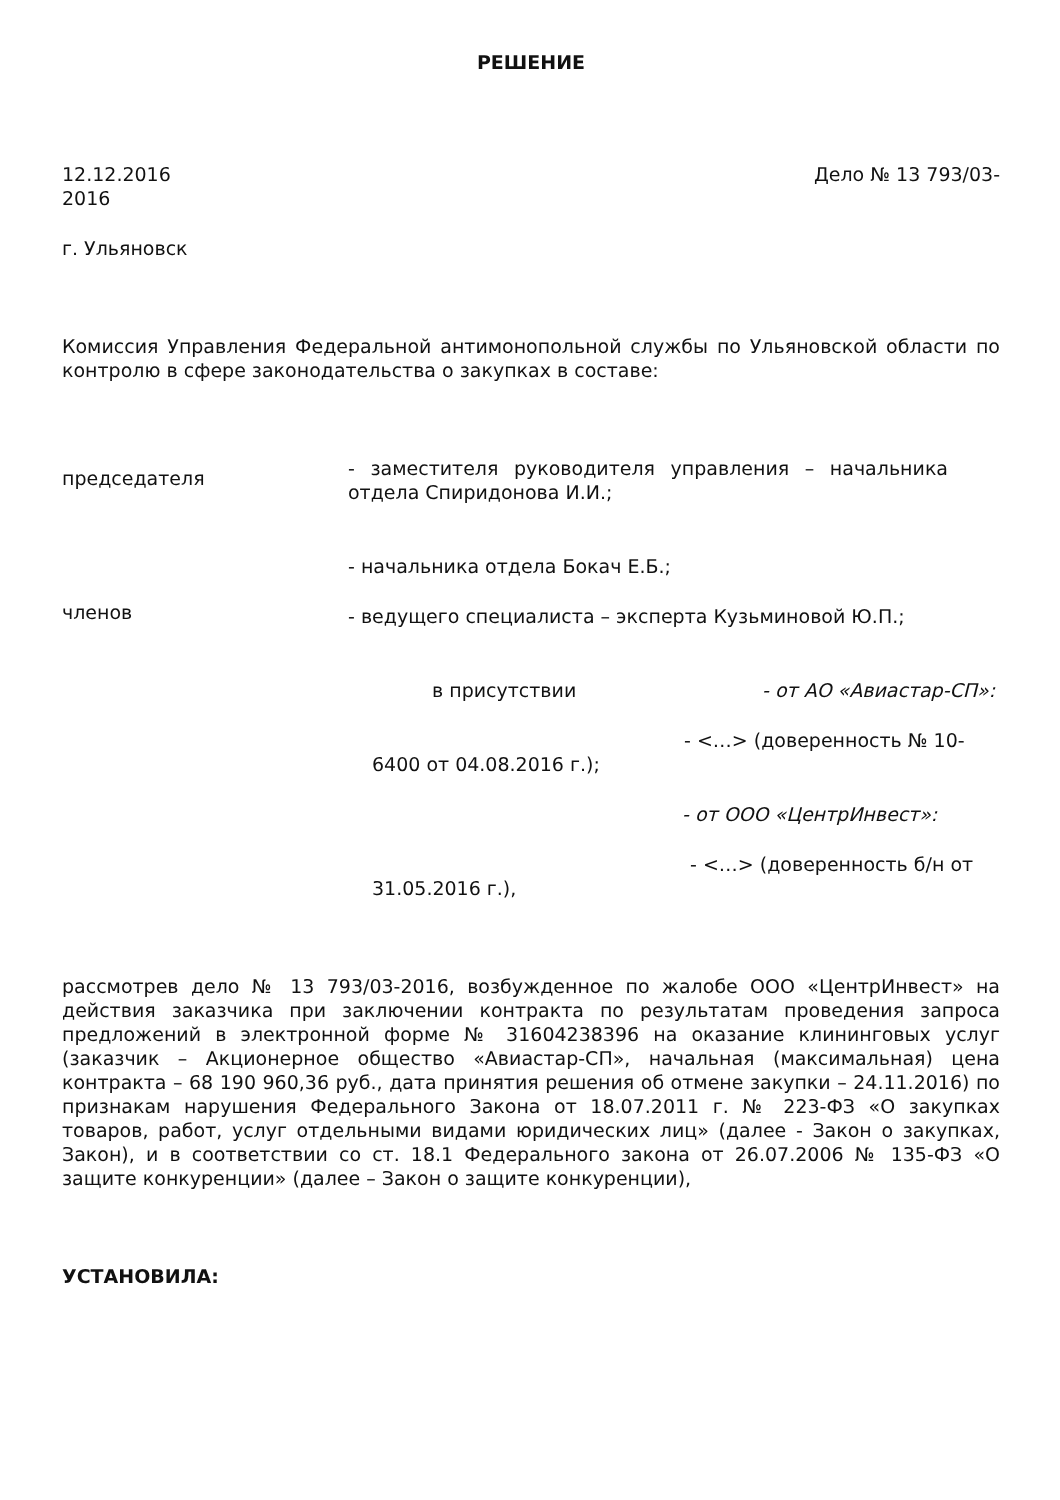РЕШЕНИЕ
12.12.2016 Дело № 13 793/03-
2016
г. Ульяновск
Комиссия Управления Федеральной антимонопольной службы по Ульяновской области по контролю в сфере законодательства о закупках в составе:
председателя
- заместителя руководителя управления – начальника отдела Спиридонова И.И.;
членов
- начальника отдела Бокач Е.Б.;
- ведущего специалиста – эксперта Кузьминовой Ю.П.;
в присутствии - от АО «Авиастар-СП»:
- <…> (доверенность № 10-
6400 от 04.08.2016 г.);
- от ООО «ЦентрИнвест»:
- <…> (доверенность б/н от
31.05.2016 г.),
рассмотрев дело № 13 793/03-2016, возбужденное по жалобе ООО «ЦентрИнвест» на действия заказчика при заключении контракта по результатам проведения запроса предложений в электронной форме № 31604238396 на оказание клининговых услуг (заказчик – Акционерное общество «Авиастар-СП», начальная (максимальная) цена контракта – 68 190 960,36 руб., дата принятия решения об отмене закупки – 24.11.2016) по признакам нарушения Федерального Закона от 18.07.2011 г. № 223-ФЗ «О закупках товаров, работ, услуг отдельными видами юридических лиц» (далее - Закон о закупках, Закон), и в соответствии со ст. 18.1 Федерального закона от 26.07.2006 № 135-ФЗ «О защите конкуренции» (далее – Закон о защите конкуренции),
УСТАНОВИЛА: